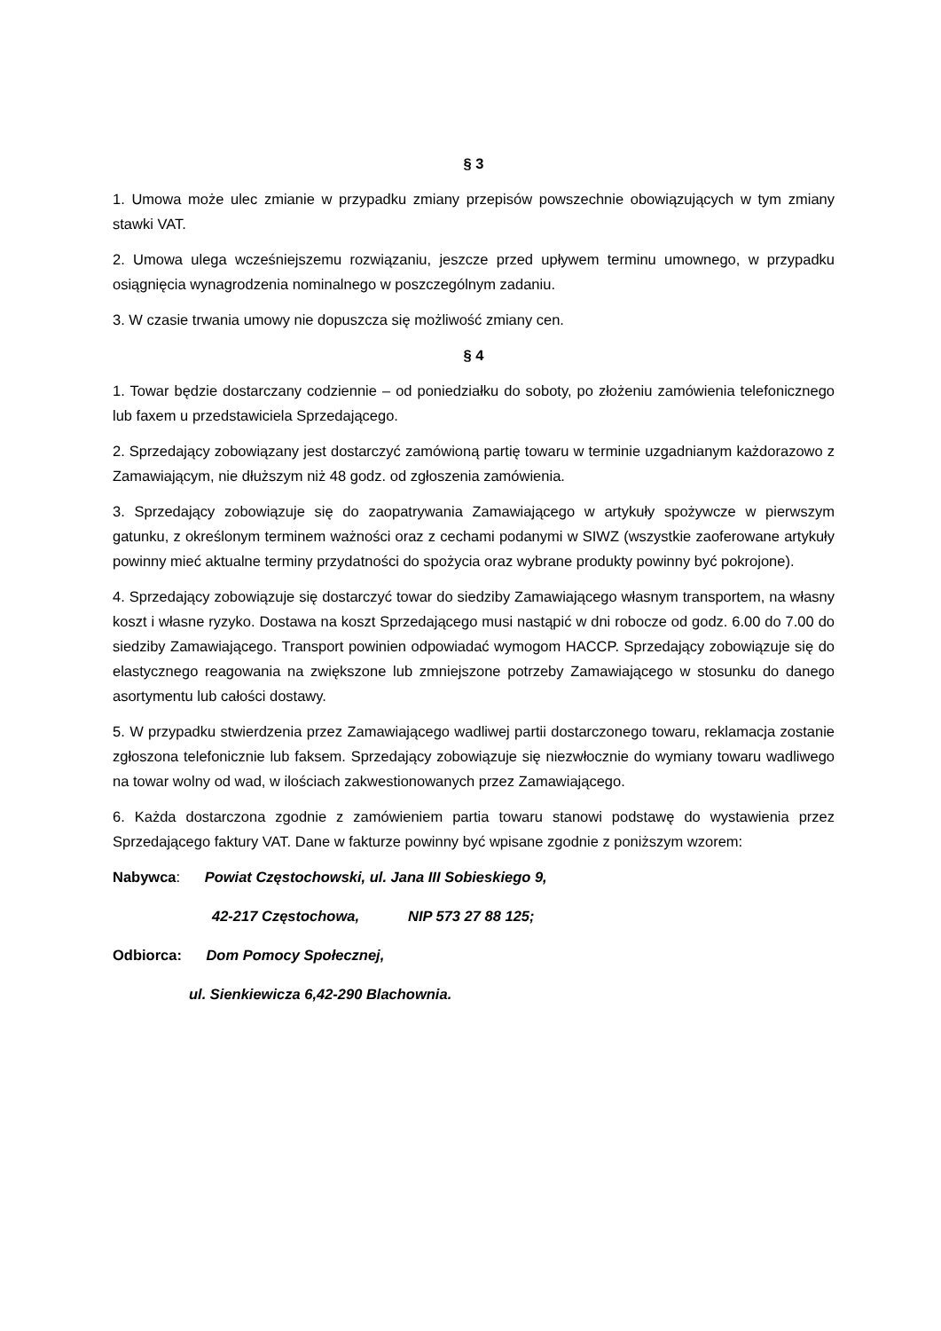§ 3
1. Umowa może ulec zmianie w przypadku zmiany przepisów powszechnie obowiązujących w tym zmiany stawki VAT.
2. Umowa ulega wcześniejszemu rozwiązaniu, jeszcze przed upływem terminu umownego, w przypadku osiągnięcia wynagrodzenia nominalnego w poszczególnym zadaniu.
3. W czasie trwania umowy nie dopuszcza się możliwość zmiany cen.
§ 4
1. Towar będzie dostarczany codziennie – od poniedziałku do soboty, po złożeniu zamówienia telefonicznego lub faxem u przedstawiciela Sprzedającego.
2. Sprzedający zobowiązany jest dostarczyć zamówioną partię towaru w terminie uzgadnianym każdorazowo z Zamawiającym, nie dłuższym niż 48 godz. od zgłoszenia zamówienia.
3. Sprzedający zobowiązuje się do zaopatrywania Zamawiającego w artykuły spożywcze w pierwszym gatunku, z określonym terminem ważności oraz z cechami podanymi w SIWZ (wszystkie zaoferowane artykuły powinny mieć aktualne terminy przydatności do spożycia oraz wybrane produkty powinny być pokrojone).
4. Sprzedający zobowiązuje się dostarczyć towar do siedziby Zamawiającego własnym transportem, na własny koszt i własne ryzyko. Dostawa na koszt Sprzedającego musi nastąpić w dni robocze od godz. 6.00 do 7.00 do siedziby Zamawiającego. Transport powinien odpowiadać wymogom HACCP. Sprzedający zobowiązuje się do elastycznego reagowania na zwiększone lub zmniejszone potrzeby Zamawiającego w stosunku do danego asortymentu lub całości dostawy.
5. W przypadku stwierdzenia przez Zamawiającego wadliwej partii dostarczonego towaru, reklamacja zostanie zgłoszona telefonicznie lub faksem. Sprzedający zobowiązuje się niezwłocznie do wymiany towaru wadliwego na towar wolny od wad, w ilościach zakwestionowanych przez Zamawiającego.
6. Każda dostarczona zgodnie z zamówieniem partia towaru stanowi podstawę do wystawienia przez Sprzedającego faktury VAT. Dane w fakturze powinny być wpisane zgodnie z poniższym wzorem:
Nabywca: Powiat Częstochowski, ul. Jana III Sobieskiego 9,
42-217 Częstochowa, NIP 573 27 88 125;
Odbiorca: Dom Pomocy Społecznej,
ul. Sienkiewicza 6,42-290 Blachownia.